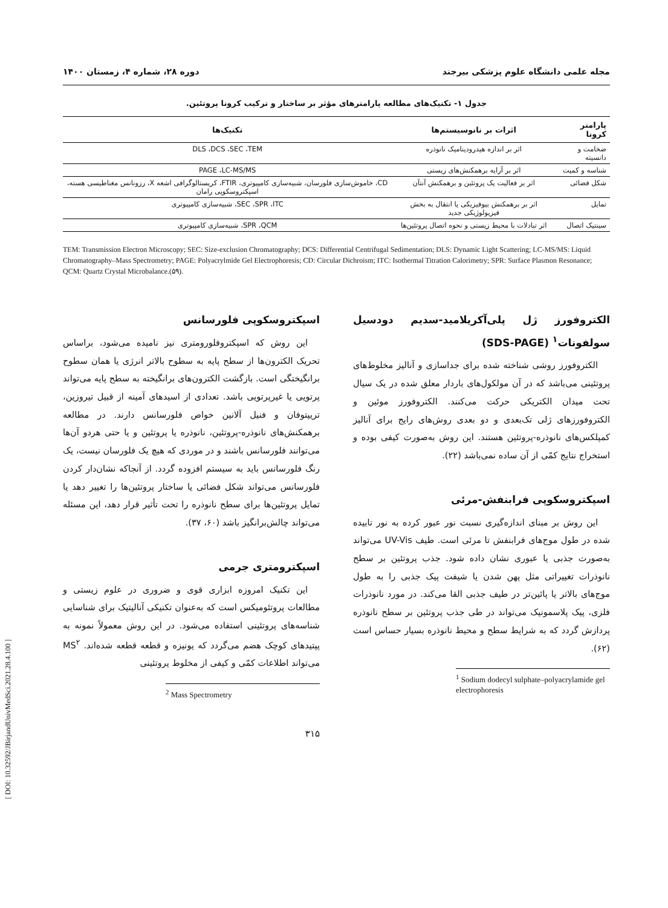مجله علمی دانشگاه علوم پزشکی بیرجند دوره ۲۸، شماره ۴، زمستان ۱۴۰۰
جدول ۱- تکنیک‌های مطالعه پارامترهای مؤثر بر ساختار و ترکیب کرونا پروتئین.
| پارامتر کرونا | اثرات بر نانوسیستم‌ها | تکنیک‌ها |
| --- | --- | --- |
| ضخامت و دانسیته | اثر بر اندازه هیدرودینامیک نانوذره | DLS ،DCS ،SEC ،TEM |
| شناسه و کمیت | اثر بر آرایه برهمکنش‌های زیستی | PAGE ،LC-MS/MS |
| شکل فضائی | اثر بر فعالیت یک پروتئین و برهمکنش آنتآن | CD، خاموش‌سازی فلورسان، شبیه‌سازی کامپیوتری، FTIR، کریستالوگرافی اشعه X، رزونانس مغناطیسی هسته، اسپکتروسکوپی رامان |
| تمایل | اثر بر برهمکنش بیوفیزیکی یا انتقال به بخش فیزیولوژیکی جدید | SEC ،SPR ،ITC، شبیه‌سازی کامپیوتری |
| سینتیک اتصال | اثر تبادلات با محیط زیستی و نحوه اتصال پروتئین‌ها | SPR ،QCM، شبیه‌سازی کامپیوتری |
TEM: Transmission Electron Microscopy; SEC: Size-exclusion Chromatography; DCS: Differential Centrifugal Sedimentation; DLS: Dynamic Light Scattering; LC-MS/MS: Liquid Chromatography–Mass Spectrometry; PAGE: Polyacrylmide Gel Electrophoresis; CD: Circular Dichroism; ITC: Isothermal Titration Calorimetry; SPR: Surface Plasmon Resonance; QCM: Quartz Crystal Microbalance.(۵۹).
الکتروفورز ژل پلی‌آکریلامید-سدیم دودسیل سولفونات<sup>۱</sup> (SDS-PAGE)
الکتروفورز روشی شناخته شده برای جداسازی و آنالیز مخلوط‌های پروتئینی می‌باشد که در آن مولکول‌های باردار معلق شده در یک سیال تحت میدان الکتریکی حرکت می‌کنند. الکتروفورز موئین و الکتروفورزهای ژلی تک‌بعدی و دو بعدی روش‌های رایج برای آنالیز کمپلکس‌های نانوذره-پروتئین هستند. این روش به‌صورت کیفی بوده و استخراج نتایج کمّی از آن ساده نمی‌باشد (۲۲).
اسپکتروسکوپی فرابنفش-مرئی
این روش بر مبنای اندازه‌گیری نسبت نور عبور کرده به نور تابیده شده در طول موج‌های فرابنفش تا مرئی است. طیف UV-Vis می‌تواند به‌صورت جذبی یا عبوری نشان داده شود. جذب پروتئین بر سطح نانوذرات تغییراتی مثل پهن شدن یا شیفت پیک جذبی را به طول موج‌های بالاتر یا پائین‌تر در طیف جذبی القا می‌کند. در مورد نانوذرات فلزی، پیک پلاسمونیک می‌تواند در طی جذب پروتئین بر سطح نانوذره پردازش گردد که به شرایط سطح و محیط نانوذره بسیار حساس است (۶۲).
<sup>1</sup> Sodium dodecyl sulphate–polyacrylamide gel electrophoresis
اسپکتروسکوپی فلورسانس
این روش که اسپکتروفلورومتری نیز نامیده می‌شود، براساس تحریک الکترون‌ها از سطح پایه به سطوح بالاتر انرژی یا همان سطوح برانگیختگی است. بازگشت الکترون‌های برانگیخته به سطح پایه می‌تواند پرتویی یا غیرپرتویی باشد. تعدادی از اسیدهای آمینه از قبیل تیروزین، تریپتوفان و فنیل آلانین خواص فلورسانس دارند. در مطالعه برهمکنش‌های نانوذره-پروتئین، نانوذره یا پروتئین و یا حتی هردو آن‌ها می‌توانند فلورسانس باشند و در موردی که هیچ یک فلورسان نیست، یک رنگ فلورسانس باید به سیستم افزوده گردد. از آنجاکه نشان‌دار کردن فلورسانس می‌تواند شکل فضائی یا ساختار پروتئین‌ها را تغییر دهد یا تمایل پروتئین‌ها برای سطح نانوذره را تحت تأثیر قرار دهد، این مسئله می‌تواند چالش‌برانگیز باشد (۶۰، ۳۷).
اسپکترومتری جرمی
این تکنیک امروزه ابزاری قوی و ضروری در علوم زیستی و مطالعات پروتئومیکس است که به‌عنوان تکنیکی آنالیتیک برای شناسایی شناسه‌های پروتئینی استفاده می‌شود. در این روش معمولاً نمونه به پپتیدهای کوچک هضم می‌گردد که یونیزه و قطعه قطعه شده‌اند. MS<sup>۲</sup> می‌تواند اطلاعات کمّی و کیفی از مخلوط پروتئینی
<sup>2</sup> Mass Spectrometry
۳۱۵
[ DOI: 10.32592/JBirjandUnivMedSci.2021.28.4.100 ]